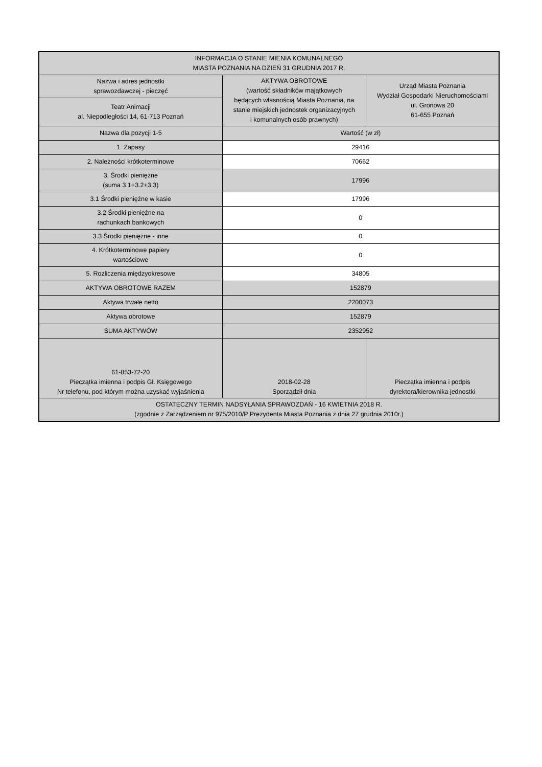| INFORMACJA O STANIE MIENIA KOMUNALNEGO MIASTA POZNANIA NA DZIEŃ 31 GRUDNIA 2017 R. | | |
| Nazwa i adres jednostki sprawozdawczej - pieczęć | AKTYWA OBROTOWE (wartość składników majątkowych będących własnością Miasta Poznania, na stanie miejskich jednostek organizacyjnych i komunalnych osób prawnych) | Urząd Miasta Poznania Wydział Gospodarki Nieruchomościami ul. Gronowa 20 61-655 Poznań |
| Teatr Animacji al. Niepodległości 14, 61-713 Poznań | | |
| Nazwa dla pozycji 1-5 | Wartość (w zł) | |
| 1. Zapasy | 29416 | |
| 2. Należności krótkoterminowe | 70662 | |
| 3. Środki pieniężne (suma 3.1+3.2+3.3) | 17996 | |
| 3.1 Środki pieniężne w kasie | 17996 | |
| 3.2 Środki pieniężne na rachunkach bankowych | 0 | |
| 3.3 Środki pieniężne - inne | 0 | |
| 4. Krótkoterminowe papiery wartościowe | 0 | |
| 5. Rozliczenia międzyokresowe | 34805 | |
| AKTYWA OBROTOWE RAZEM | 152879 | |
| Aktywa trwałe netto | 2200073 | |
| Aktywa obrotowe | 152879 | |
| SUMA AKTYWÓW | 2352952 | |
| 61-853-72-20 Pieczątka imienna i podpis Gł. Księgowego Nr telefonu, pod którym można uzyskać wyjaśnienia | 2018-02-28 Sporządził dnia | Pieczątka imienna i podpis dyrektora/kierownika jednostki |
| OSTATECZNY TERMIN NADSYŁANIA SPRAWOZDAŃ - 16 KWIETNIA 2018 R. (zgodnie z Zarządzeniem nr 975/2010/P Prezydenta Miasta Poznania z dnia 27 grudnia 2010r.) | | |